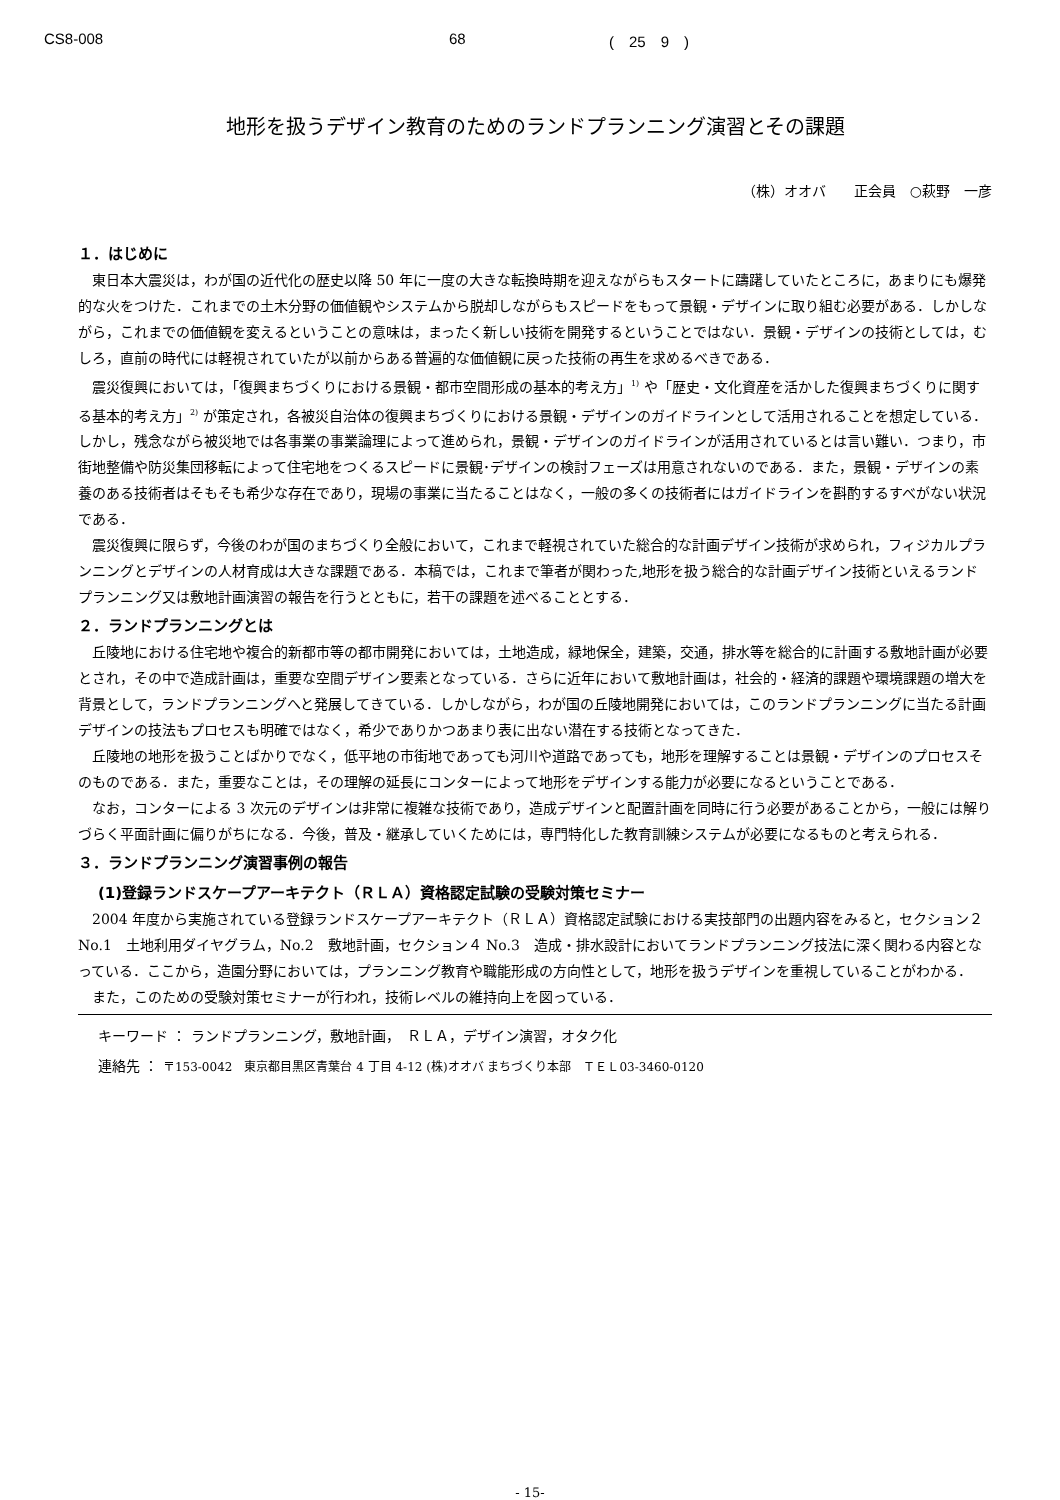CS8-008 68 (　25　9　)
地形を扱うデザイン教育のためのランドプランニング演習とその課題
（株）オオバ　　正会員　○萩野　一彦
１．はじめに
東日本大震災は，わが国の近代化の歴史以降 50 年に一度の大きな転換時期を迎えながらもスタートに躊躇していたところに，あまりにも爆発的な火をつけた．これまでの土木分野の価値観やシステムから脱却しながらもスピードをもって景観・デザインに取り組む必要がある．しかしながら，これまでの価値観を変えるということの意味は，まったく新しい技術を開発するということではない．景観・デザインの技術としては，むしろ，直前の時代には軽視されていたが以前からある普遍的な価値観に戻った技術の再生を求めるべきである．
震災復興においては，「復興まちづくりにおける景観・都市空間形成の基本的考え方」<sup>1)</sup> や「歴史・文化資産を活かした復興まちづくりに関する基本的考え方」<sup>2)</sup> が策定され，各被災自治体の復興まちづくりにおける景観・デザインのガイドラインとして活用されることを想定している．しかし，残念ながら被災地では各事業の事業論理によって進められ，景観・デザインのガイドラインが活用されているとは言い難い．つまり，市街地整備や防災集団移転によって住宅地をつくるスピードに景観･デザインの検討フェーズは用意されないのである．また，景観・デザインの素養のある技術者はそもそも希少な存在であり，現場の事業に当たることはなく，一般の多くの技術者にはガイドラインを斟酌するすべがない状況である．
震災復興に限らず，今後のわが国のまちづくり全般において，これまで軽視されていた総合的な計画デザイン技術が求められ，フィジカルプランニングとデザインの人材育成は大きな課題である．本稿では，これまで筆者が関わった,地形を扱う総合的な計画デザイン技術といえるランドプランニング又は敷地計画演習の報告を行うとともに，若干の課題を述べることとする．
２．ランドプランニングとは
丘陵地における住宅地や複合的新都市等の都市開発においては，土地造成，緑地保全，建築，交通，排水等を総合的に計画する敷地計画が必要とされ，その中で造成計画は，重要な空間デザイン要素となっている．さらに近年において敷地計画は，社会的・経済的課題や環境課題の増大を背景として，ランドプランニングへと発展してきている．しかしながら，わが国の丘陵地開発においては，このランドプランニングに当たる計画デザインの技法もプロセスも明確ではなく，希少でありかつあまり表に出ない潜在する技術となってきた．
丘陵地の地形を扱うことばかりでなく，低平地の市街地であっても河川や道路であっても，地形を理解することは景観・デザインのプロセスそのものである．また，重要なことは，その理解の延長にコンターによって地形をデザインする能力が必要になるということである．
なお，コンターによる 3 次元のデザインは非常に複雑な技術であり，造成デザインと配置計画を同時に行う必要があることから，一般には解りづらく平面計画に偏りがちになる．今後，普及・継承していくためには，専門特化した教育訓練システムが必要になるものと考えられる．
３．ランドプランニング演習事例の報告
(1)登録ランドスケープアーキテクト（ＲＬＡ）資格認定試験の受験対策セミナー
2004 年度から実施されている登録ランドスケープアーキテクト（ＲＬＡ）資格認定試験における実技部門の出題内容をみると，セクション２ No.1　土地利用ダイヤグラム，No.2　敷地計画，セクション４ No.3　造成・排水設計においてランドプランニング技法に深く関わる内容となっている．ここから，造園分野においては，プランニング教育や職能形成の方向性として，地形を扱うデザインを重視していることがわかる．
また，このための受験対策セミナーが行われ，技術レベルの維持向上を図っている．
キーワード ： ランドプランニング，敷地計画，　ＲＬＡ，デザイン演習，オタク化
連絡先 ： 〒153-0042　東京都目黒区青葉台 4 丁目 4-12 (株)オオバ まちづくり本部　ＴＥＬ03-3460-0120
- 15-